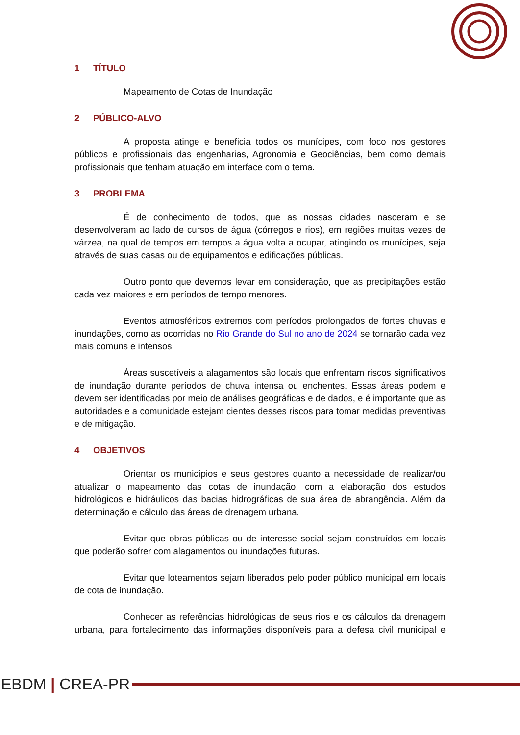1 TÍTULO
Mapeamento de Cotas de Inundação
2 PÚBLICO-ALVO
A proposta atinge e beneficia todos os munícipes, com foco nos gestores públicos e profissionais das engenharias, Agronomia e Geociências, bem como demais profissionais que tenham atuação em interface com o tema.
3 PROBLEMA
É de conhecimento de todos, que as nossas cidades nasceram e se desenvolveram ao lado de cursos de água (córregos e rios), em regiões muitas vezes de várzea, na qual de tempos em tempos a água volta a ocupar, atingindo os munícipes, seja através de suas casas ou de equipamentos e edificações públicas.
Outro ponto que devemos levar em consideração, que as precipitações estão cada vez maiores e em períodos de tempo menores.
Eventos atmosféricos extremos com períodos prolongados de fortes chuvas e inundações, como as ocorridas no Rio Grande do Sul no ano de 2024 se tornarão cada vez mais comuns e intensos.
Áreas suscetíveis a alagamentos são locais que enfrentam riscos significativos de inundação durante períodos de chuva intensa ou enchentes. Essas áreas podem e devem ser identificadas por meio de análises geográficas e de dados, e é importante que as autoridades e a comunidade estejam cientes desses riscos para tomar medidas preventivas e de mitigação.
4 OBJETIVOS
Orientar os municípios e seus gestores quanto a necessidade de realizar/ou atualizar o mapeamento das cotas de inundação, com a elaboração dos estudos hidrológicos e hidráulicos das bacias hidrográficas de sua área de abrangência. Além da determinação e cálculo das áreas de drenagem urbana.
Evitar que obras públicas ou de interesse social sejam construídos em locais que poderão sofrer com alagamentos ou inundações futuras.
Evitar que loteamentos sejam liberados pelo poder público municipal em locais de cota de inundação.
Conhecer as referências hidrológicas de seus rios e os cálculos da drenagem urbana, para fortalecimento das informações disponíveis para a defesa civil municipal e
EBDM | CREA-PR